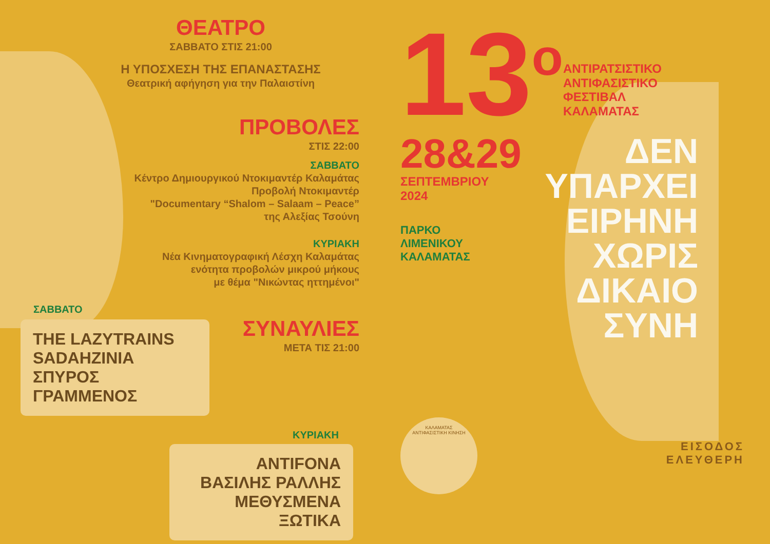ΘΕΑΤΡΟ
ΣΑΒΒΑΤΟ ΣΤΙΣ 21:00
Η ΥΠΟΣΧΕΣΗ ΤΗΣ ΕΠΑΝΑΣΤΑΣΗΣ
Θεατρική αφήγηση για την Παλαιστίνη
ΠΡΟΒΟΛΕΣ
ΣΤΙΣ 22:00
ΣΑΒΒΑΤΟ
Κέντρο Δημιουργικού Ντοκιμαντέρ Καλαμάτας
Προβολή Ντοκιμαντέρ
"Documentary “Shalom – Salaam – Peace”
της Αλεξίας Τσούνη
ΚΥΡΙΑΚΗ
Νέα Κινηματογραφική Λέσχη Καλαμάτας
ενότητα προβολών μικρού μήκους
με θέμα "Νικώντας ηττημένοι"
ΣΑΒΒΑΤΟ
THE LAZYTRAINS
SADAHZINIA
ΣΠΥΡΟΣ ΓΡΑΜΜΕΝΟΣ
ΣΥΝΑΥΛΙΕΣ
ΜΕΤΑ ΤΙΣ 21:00
ΚΥΡΙΑΚΗ
ANTIFONA
ΒΑΣΙΛΗΣ ΡΑΛΛΗΣ
ΜΕΘΥΣΜΕΝΑ ΞΩΤΙΚΑ
13<sup>o</sup>
ΑΝΤΙΡΑΤΣΙΣΤΙΚΟ
ΑΝΤΙΦΑΣΙΣΤΙΚΟ
ΦΕΣΤΙΒΑΛ
ΚΑΛΑΜΑΤΑΣ
28&29
ΣΕΠΤΕΜΒΡΙΟΥ
2024
ΠΑΡΚΟ
ΛΙΜΕΝΙΚΟΥ
ΚΑΛΑΜΑΤΑΣ
ΚΑΛΑΜΑΤΑΣ
ΑΝΤΙΦΑΣΙΣΤΙΚΗ ΚΙΝΗΣΗ
ΔΕΝ
ΥΠΑΡΧΕΙ
ΕΙΡΗΝΗ
ΧΩΡΙΣ
ΔΙΚΑΙΟ
ΣΥΝΗ
ΕΙΣΟΔΟΣ
ΕΛΕΥΘΕΡΗ